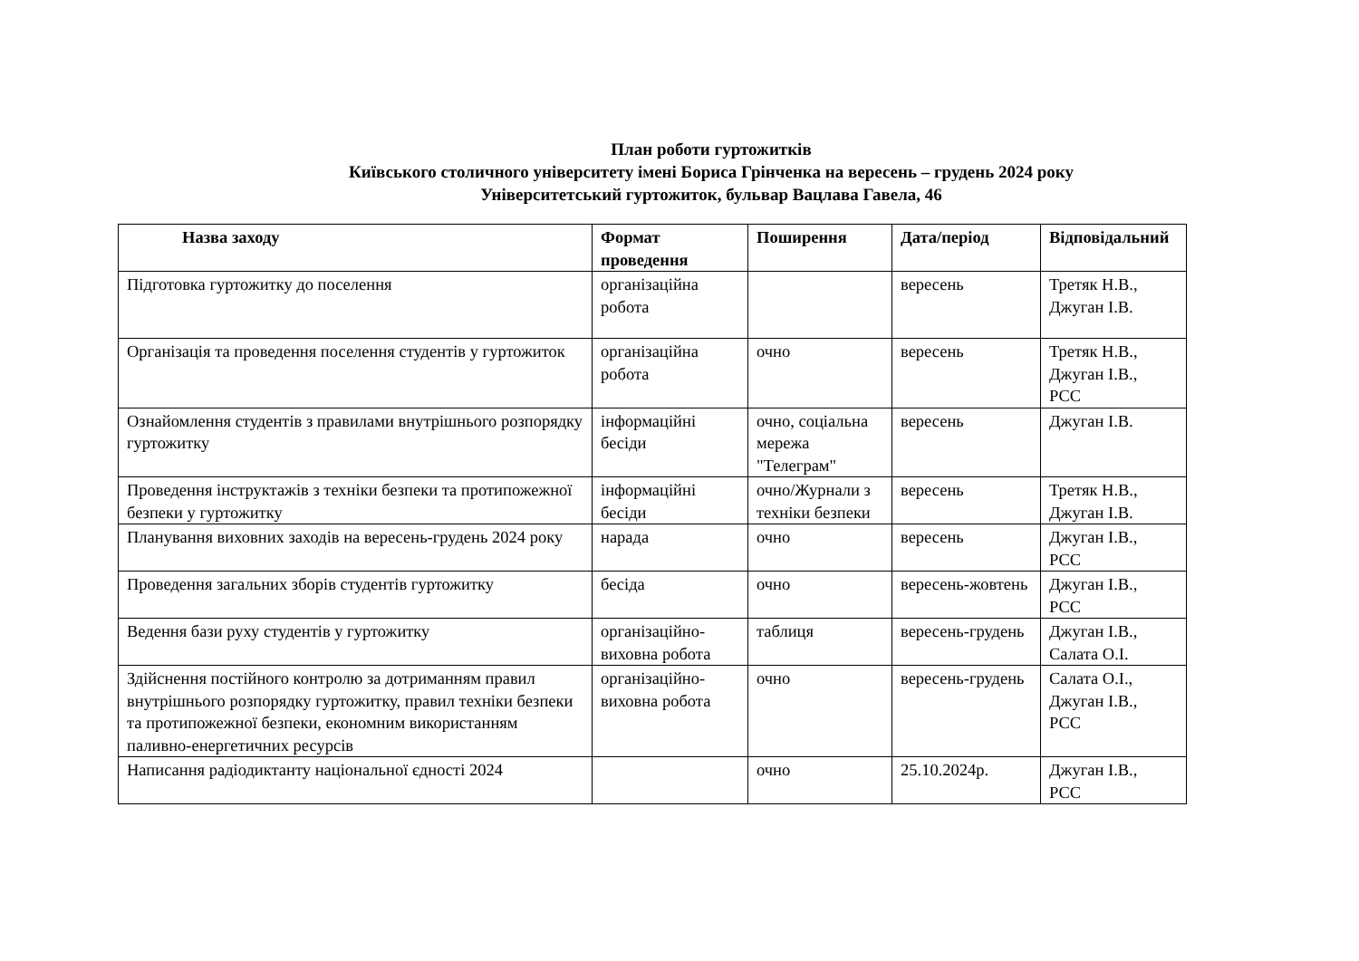План роботи гуртожитків
Київського столичного університету імені Бориса Грінченка на вересень – грудень 2024 року
Університетський гуртожиток, бульвар Вацлава Гавела, 46
| Назва заходу | Формат проведення | Поширення | Дата/період | Відповідальний |
| --- | --- | --- | --- | --- |
| Підготовка гуртожитку до поселення | організаційна робота | | вересень | Третяк Н.В., Джуган І.В. |
| Організація та проведення поселення студентів у гуртожиток | організаційна робота | очно | вересень | Третяк Н.В., Джуган І.В., РСС |
| Ознайомлення студентів з правилами внутрішнього розпорядку гуртожитку | інформаційні бесіди | очно, соціальна мережа "Телеграм" | вересень | Джуган І.В. |
| Проведення інструктажів з техніки безпеки та протипожежної безпеки у гуртожитку | інформаційні бесіди | очно/Журнали з техніки безпеки | вересень | Третяк Н.В., Джуган І.В. |
| Планування виховних заходів на вересень-грудень 2024 року | нарада | очно | вересень | Джуган І.В., РСС |
| Проведення загальних зборів студентів гуртожитку | бесіда | очно | вересень-жовтень | Джуган І.В., РСС |
| Ведення бази руху студентів у гуртожитку | організаційно-виховна робота | таблиця | вересень-грудень | Джуган І.В., Салата О.І. |
| Здійснення постійного контролю за дотриманням правил внутрішнього розпорядку гуртожитку, правил техніки безпеки та протипожежної безпеки, економним використанням паливно-енергетичних ресурсів | організаційно-виховна робота | очно | вересень-грудень | Салата О.І., Джуган І.В., РСС |
| Написання радіодиктанту національної єдності 2024 | | очно | 25.10.2024р. | Джуган І.В., РСС |